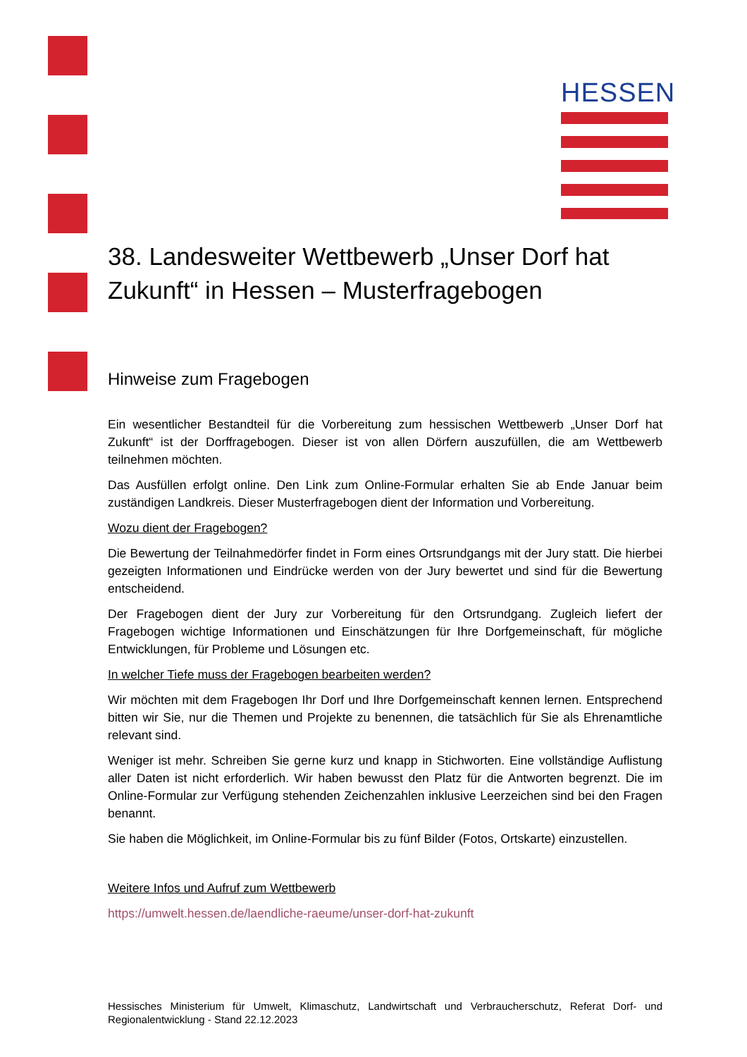HESSEN
38. Landesweiter Wettbewerb „Unser Dorf hat Zukunft“ in Hessen – Musterfragebogen
Hinweise zum Fragebogen
Ein wesentlicher Bestandteil für die Vorbereitung zum hessischen Wettbewerb „Unser Dorf hat Zukunft“ ist der Dorffragebogen. Dieser ist von allen Dörfern auszufüllen, die am Wettbewerb teilnehmen möchten.
Das Ausfüllen erfolgt online. Den Link zum Online-Formular erhalten Sie ab Ende Januar beim zuständigen Landkreis. Dieser Musterfragebogen dient der Information und Vorbereitung.
Wozu dient der Fragebogen?
Die Bewertung der Teilnahmedörfer findet in Form eines Ortsrundgangs mit der Jury statt. Die hierbei gezeigten Informationen und Eindrücke werden von der Jury bewertet und sind für die Bewertung entscheidend.
Der Fragebogen dient der Jury zur Vorbereitung für den Ortsrundgang. Zugleich liefert der Fragebogen wichtige Informationen und Einschätzungen für Ihre Dorfgemeinschaft, für mögliche Entwicklungen, für Probleme und Lösungen etc.
In welcher Tiefe muss der Fragebogen bearbeiten werden?
Wir möchten mit dem Fragebogen Ihr Dorf und Ihre Dorfgemeinschaft kennen lernen. Entsprechend bitten wir Sie, nur die Themen und Projekte zu benennen, die tatsächlich für Sie als Ehrenamtliche relevant sind.
Weniger ist mehr. Schreiben Sie gerne kurz und knapp in Stichworten. Eine vollständige Auflistung aller Daten ist nicht erforderlich. Wir haben bewusst den Platz für die Antworten begrenzt. Die im Online-Formular zur Verfügung stehenden Zeichenzahlen inklusive Leerzeichen sind bei den Fragen benannt.
Sie haben die Möglichkeit, im Online-Formular bis zu fünf Bilder (Fotos, Ortskarte) einzustellen.
Weitere Infos und Aufruf zum Wettbewerb
https://umwelt.hessen.de/laendliche-raeume/unser-dorf-hat-zukunft
Hessisches Ministerium für Umwelt, Klimaschutz, Landwirtschaft und Verbraucherschutz, Referat Dorf- und Regionalentwicklung - Stand 22.12.2023